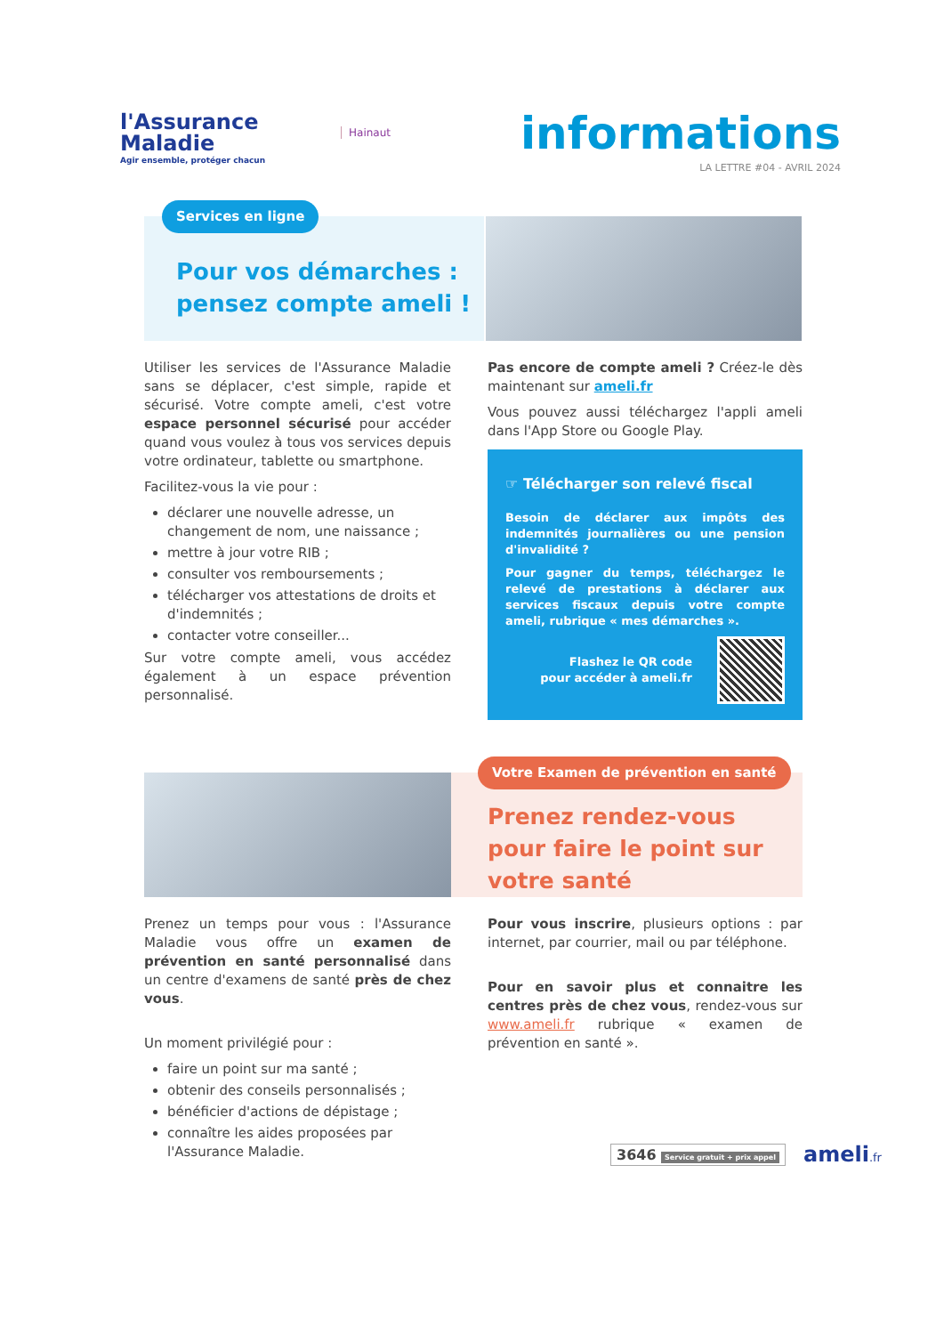l'Assurance
Maladie
Agir ensemble, protéger chacun
Hainaut informations
LA LETTRE #04 - AVRIL 2024
Services en ligne
Pour vos démarches :
pensez compte ameli !
Utiliser les services de l'Assurance Maladie sans se déplacer, c'est simple, rapide et sécurisé. Votre compte ameli, c'est votre espace personnel sécurisé pour accéder quand vous voulez à tous vos services depuis votre ordinateur, tablette ou smartphone.
Facilitez-vous la vie pour :
déclarer une nouvelle adresse, un changement de nom, une naissance ;
mettre à jour votre RIB ;
consulter vos remboursements ;
télécharger vos attestations de droits et d'indemnités ;
contacter votre conseiller...
Sur votre compte ameli, vous accédez également à un espace prévention personnalisé.
Pas encore de compte ameli ? Créez-le dès maintenant sur ameli.fr
Vous pouvez aussi téléchargez l'appli ameli dans l'App Store ou Google Play.
☞ Télécharger son relevé fiscal
Besoin de déclarer aux impôts des indemnités journalières ou une pension d'invalidité ?
Pour gagner du temps, téléchargez le relevé de prestations à déclarer aux services fiscaux depuis votre compte ameli, rubrique « mes démarches ».
Flashez le QR code
pour accéder à ameli.fr
Votre Examen de prévention en santé
Prenez rendez-vous
pour faire le point sur
votre santé
Prenez un temps pour vous : l'Assurance Maladie vous offre un examen de prévention en santé personnalisé dans un centre d'examens de santé près de chez vous.
Un moment privilégié pour :
faire un point sur ma santé ;
obtenir des conseils personnalisés ;
bénéficier d'actions de dépistage ;
connaître les aides proposées par l'Assurance Maladie.
Pour vous inscrire, plusieurs options : par internet, par courrier, mail ou par téléphone.
Pour en savoir plus et connaitre les centres près de chez vous, rendez-vous sur www.ameli.fr rubrique « examen de prévention en santé ».
3646 Service gratuit + prix appel ameli.fr